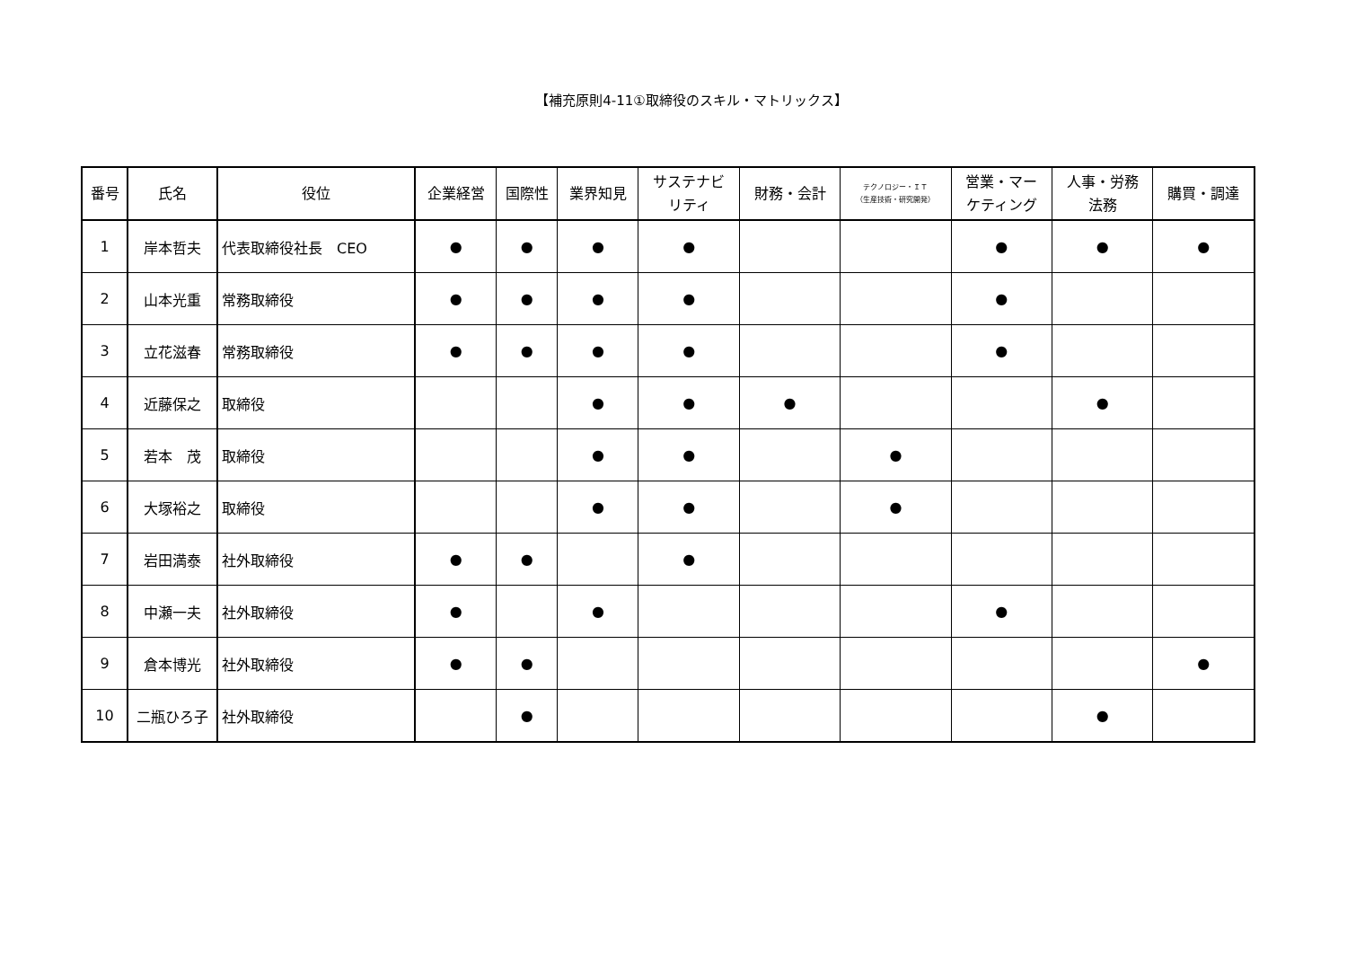【補充原則4-11①取締役のスキル・マトリックス】
| 番号 | 氏名 | 役位 | 企業経営 | 国際性 | 業界知見 | サステナビ リティ | 財務・会計 | テクノロジー・ＩＴ （生産技術・研究開発） | 営業・マー ケティング | 人事・労務 法務 | 購買・調達 |
| --- | --- | --- | --- | --- | --- | --- | --- | --- | --- | --- | --- |
| 1 | 岸本哲夫 | 代表取締役社長 CEO | ● | ● | ● | ● | | | ● | ● | ● |
| 2 | 山本光重 | 常務取締役 | ● | ● | ● | ● | | | ● | | |
| 3 | 立花滋春 | 常務取締役 | ● | ● | ● | ● | | | ● | | |
| 4 | 近藤保之 | 取締役 | | | ● | ● | ● | | | ● | |
| 5 | 若本 茂 | 取締役 | | | ● | ● | | ● | | | |
| 6 | 大塚裕之 | 取締役 | | | ● | ● | | ● | | | |
| 7 | 岩田満泰 | 社外取締役 | ● | ● | | ● | | | | | |
| 8 | 中瀬一夫 | 社外取締役 | ● | | ● | | | | ● | | |
| 9 | 倉本博光 | 社外取締役 | ● | ● | | | | | | | ● |
| 10 | 二瓶ひろ子 | 社外取締役 | | ● | | | | | | ● | |